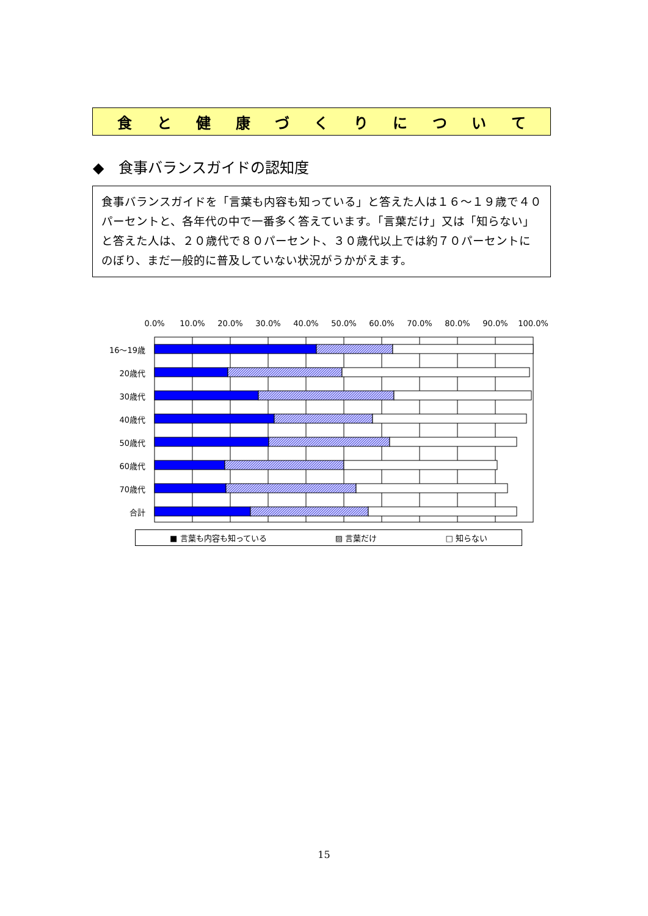食と健康づくりについて
◆　食事バランスガイドの認知度
食事バランスガイドを「言葉も内容も知っている」と答えた人は１６～１９歳で４０パーセントと、各年代の中で一番多く答えています。「言葉だけ」又は「知らない」と答えた人は、２０歳代で８０パーセント、３０歳代以上では約７０パーセントにのぼり、まだ一般的に普及していない状況がうかがえます。
0.0%
10.0%
20.0%
30.0%
40.0%
50.0%
60.0%
70.0%
80.0%
90.0%
100.0%
16～19歳
20歳代
30歳代
40歳代
50歳代
60歳代
70歳代
合計
■ 言葉も内容も知っている ▨ 言葉だけ □ 知らない
15